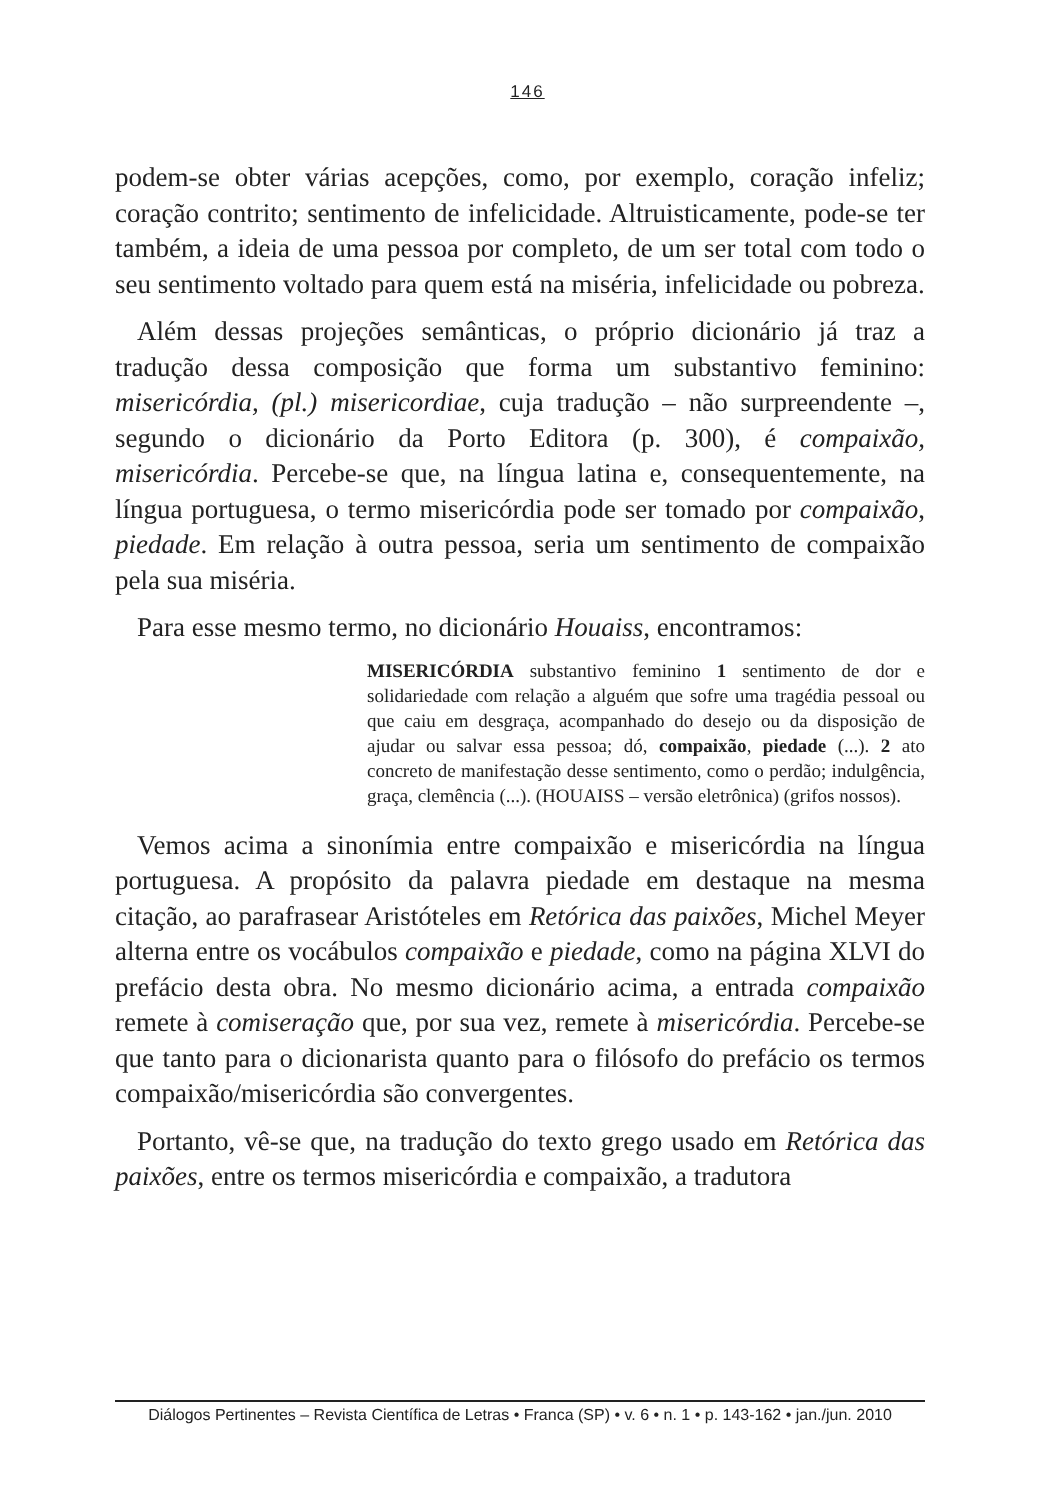146
podem-se obter várias acepções, como, por exemplo, coração infeliz; coração contrito; sentimento de infelicidade. Altruisticamente, pode-se ter também, a ideia de uma pessoa por completo, de um ser total com todo o seu sentimento voltado para quem está na miséria, infelicidade ou pobreza.
Além dessas projeções semânticas, o próprio dicionário já traz a tradução dessa composição que forma um substantivo feminino: misericórdia, (pl.) misericordiae, cuja tradução – não surpreendente –, segundo o dicionário da Porto Editora (p. 300), é compaixão, misericórdia. Percebe-se que, na língua latina e, consequentemente, na língua portuguesa, o termo misericórdia pode ser tomado por compaixão, piedade. Em relação à outra pessoa, seria um sentimento de compaixão pela sua miséria.
Para esse mesmo termo, no dicionário Houaiss, encontramos:
MISERICÓRDIA substantivo feminino 1 sentimento de dor e solidariedade com relação a alguém que sofre uma tragédia pessoal ou que caiu em desgraça, acompanhado do desejo ou da disposição de ajudar ou salvar essa pessoa; dó, compaixão, piedade (...). 2 ato concreto de manifestação desse sentimento, como o perdão; indulgência, graça, clemência (...). (HOUAISS – versão eletrônica) (grifos nossos).
Vemos acima a sinonímia entre compaixão e misericórdia na língua portuguesa. A propósito da palavra piedade em destaque na mesma citação, ao parafrasear Aristóteles em Retórica das paixões, Michel Meyer alterna entre os vocábulos compaixão e piedade, como na página XLVI do prefácio desta obra. No mesmo dicionário acima, a entrada compaixão remete à comiseração que, por sua vez, remete à misericórdia. Percebe-se que tanto para o dicionarista quanto para o filósofo do prefácio os termos compaixão/misericórdia são convergentes.
Portanto, vê-se que, na tradução do texto grego usado em Retórica das paixões, entre os termos misericórdia e compaixão, a tradutora
Diálogos Pertinentes – Revista Científica de Letras • Franca (SP) • v. 6 • n. 1 • p. 143-162 • jan./jun. 2010